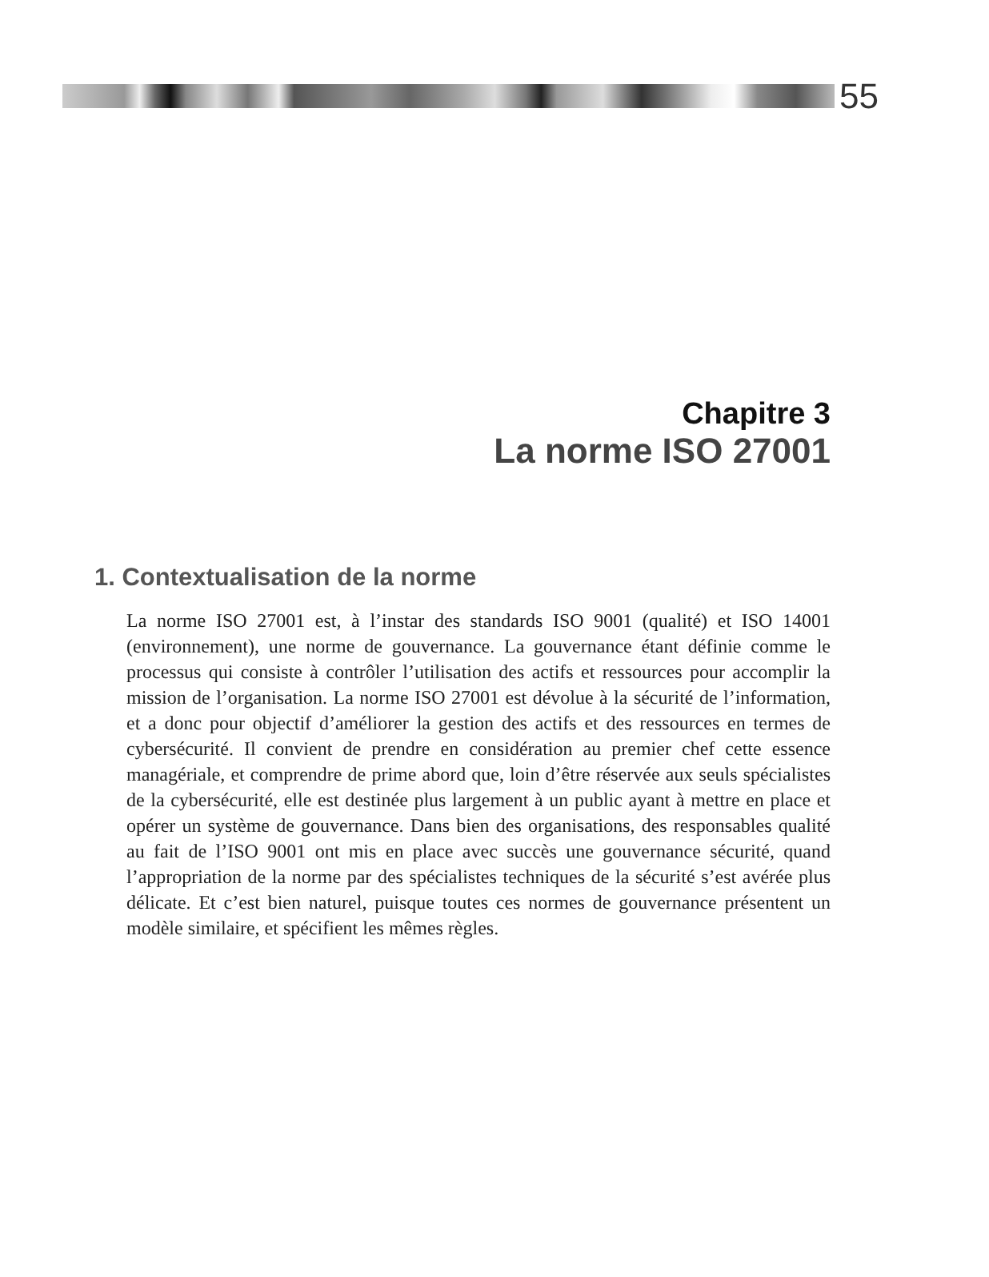55
Chapitre 3
La norme ISO 27001
1. Contextualisation de la norme
La norme ISO 27001 est, à l’instar des standards ISO 9001 (qualité) et ISO 14001 (environnement), une norme de gouvernance. La gouvernance étant définie comme le processus qui consiste à contrôler l’utilisation des actifs et ressources pour accomplir la mission de l’organisation. La norme ISO 27001 est dévolue à la sécurité de l’information, et a donc pour objectif d’améliorer la gestion des actifs et des ressources en termes de cybersécurité. Il convient de prendre en considération au premier chef cette essence managériale, et comprendre de prime abord que, loin d’être réservée aux seuls spécialistes de la cybersécurité, elle est destinée plus largement à un public ayant à mettre en place et opérer un système de gouvernance. Dans bien des organisations, des responsables qualité au fait de l’ISO 9001 ont mis en place avec succès une gouvernance sécurité, quand l’appropriation de la norme par des spécialistes techniques de la sécurité s’est avérée plus délicate. Et c’est bien naturel, puisque toutes ces normes de gouvernance présentent un modèle similaire, et spécifient les mêmes règles.